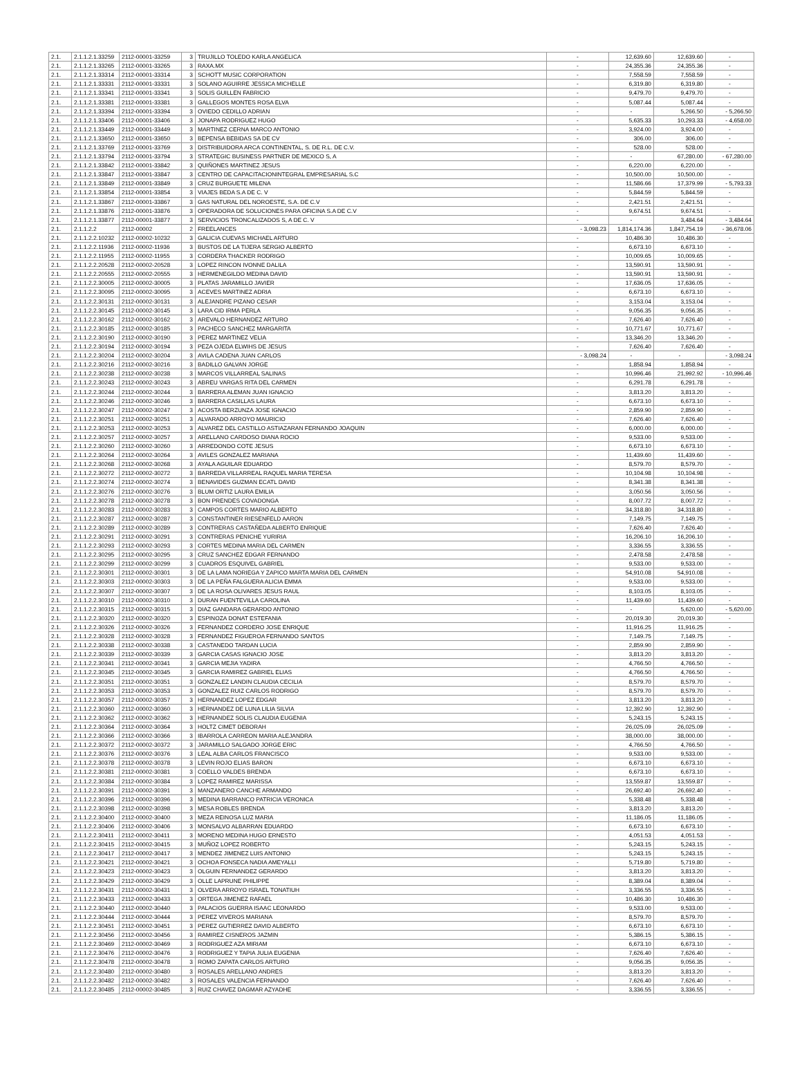| 2.1. | 2.1.1.2.1.33259 | 2112-00001-33259 | 3 | TRUJILLO TOLEDO KARLA ANGELICA | - | 12,639.60 | 12,639.60 | - |
| 2.1. | 2.1.1.2.1.33265 | 2112-00001-33265 | 3 | RAXA.MX | - | 24,355.36 | 24,355.36 | - |
| 2.1. | 2.1.1.2.1.33314 | 2112-00001-33314 | 3 | SCHOTT MUSIC CORPORATION | - | 7,558.59 | 7,558.59 | - |
| 2.1. | 2.1.1.2.1.33331 | 2112-00001-33331 | 3 | SOLANO AGUIRRE JESSICA MICHELLE | - | 6,319.80 | 6,319.80 | - |
| 2.1. | 2.1.1.2.1.33341 | 2112-00001-33341 | 3 | SOLIS GUILLEN FABRICIO | - | 9,479.70 | 9,479.70 | - |
| 2.1. | 2.1.1.2.1.33381 | 2112-00001-33381 | 3 | GALLEGOS MONTES ROSA ELVA | - | 5,087.44 | 5,087.44 | - |
| 2.1. | 2.1.1.2.1.33394 | 2112-00001-33394 | 3 | OVIEDO CEDILLO ADRIAN | - | - | 5,266.50 | - 5,266.50 |
| 2.1. | 2.1.1.2.1.33406 | 2112-00001-33406 | 3 | JONAPA RODRIGUEZ HUGO | - | 5,635.33 | 10,293.33 | - 4,658.00 |
| 2.1. | 2.1.1.2.1.33449 | 2112-00001-33449 | 3 | MARTINEZ CERNA MARCO ANTONIO | - | 3,924.00 | 3,924.00 | - |
| 2.1. | 2.1.1.2.1.33650 | 2112-00001-33650 | 3 | BEPENSA BEBIDAS SA DE CV | - | 306.00 | 306.00 | - |
| 2.1. | 2.1.1.2.1.33769 | 2112-00001-33769 | 3 | DISTRIBUIDORA ARCA CONTINENTAL, S. DE R.L. DE C.V. | - | 528.00 | 528.00 | - |
| 2.1. | 2.1.1.2.1.33794 | 2112-00001-33794 | 3 | STRATEGIC BUSINESS PARTNER DE MEXICO S, A | - | - | 67,280.00 | - 67,280.00 |
| 2.1. | 2.1.1.2.1.33842 | 2112-00001-33842 | 3 | QUIÑONES MARTINEZ JESUS | - | 6,220.00 | 6,220.00 | - |
| 2.1. | 2.1.1.2.1.33847 | 2112-00001-33847 | 3 | CENTRO DE CAPACITACIONINTEGRAL EMPRESARIAL S.C | - | 10,500.00 | 10,500.00 | - |
| 2.1. | 2.1.1.2.1.33849 | 2112-00001-33849 | 3 | CRUZ BURGUETE MILENA | - | 11,586.66 | 17,379.99 | - 5,793.33 |
| 2.1. | 2.1.1.2.1.33854 | 2112-00001-33854 | 3 | VIAJES BEDA S.A DE C. V | - | 5,844.59 | 5,844.59 | - |
| 2.1. | 2.1.1.2.1.33867 | 2112-00001-33867 | 3 | GAS NATURAL DEL NOROESTE, S.A. DE C.V | - | 2,421.51 | 2,421.51 | - |
| 2.1. | 2.1.1.2.1.33876 | 2112-00001-33876 | 3 | OPERADORA DE SOLUCIONES PARA OFICINA S.A DE C.V | - | 9,674.51 | 9,674.51 | - |
| 2.1. | 2.1.1.2.1.33877 | 2112-00001-33877 | 3 | SERVICIOS TRONCALIZADOS S, A DE C. V | - | - | 3,484.64 | - 3,484.64 |
| 2.1. | 2.1.1.2.2 | 2112-00002 | 2 | FREELANCES | - 3,098.23 | 1,814,174.36 | 1,847,754.19 | - 36,678.06 |
| 2.1. | 2.1.1.2.2.10232 | 2112-00002-10232 | 3 | GALICIA CUEVAS MICHAEL ARTURO | - | 10,486.30 | 10,486.30 | - |
| 2.1. | 2.1.1.2.2.11936 | 2112-00002-11936 | 3 | BUSTOS DE LA TIJERA SERGIO ALBERTO | - | 6,673.10 | 6,673.10 | - |
| 2.1. | 2.1.1.2.2.11955 | 2112-00002-11955 | 3 | CORDERA THACKER RODRIGO | - | 10,009.65 | 10,009.65 | - |
| 2.1. | 2.1.1.2.2.20528 | 2112-00002-20528 | 3 | LOPEZ RINCON IVONNE DALILA | - | 13,590.91 | 13,590.91 | - |
| 2.1. | 2.1.1.2.2.20555 | 2112-00002-20555 | 3 | HERMENEGILDO MEDINA DAVID | - | 13,590.91 | 13,590.91 | - |
| 2.1. | 2.1.1.2.2.30005 | 2112-00002-30005 | 3 | PLATAS JARAMILLO JAVIER | - | 17,636.05 | 17,636.05 | - |
| 2.1. | 2.1.1.2.2.30095 | 2112-00002-30095 | 3 | ACEVES MARTINEZ ADRIA | - | 6,673.10 | 6,673.10 | - |
| 2.1. | 2.1.1.2.2.30131 | 2112-00002-30131 | 3 | ALEJANDRE PIZANO CESAR | - | 3,153.04 | 3,153.04 | - |
| 2.1. | 2.1.1.2.2.30145 | 2112-00002-30145 | 3 | LARA CID IRMA PERLA | - | 9,056.35 | 9,056.35 | - |
| 2.1. | 2.1.1.2.2.30162 | 2112-00002-30162 | 3 | AREVALO HERNANDEZ ARTURO | - | 7,626.40 | 7,626.40 | - |
| 2.1. | 2.1.1.2.2.30185 | 2112-00002-30185 | 3 | PACHECO SANCHEZ MARGARITA | - | 10,771.67 | 10,771.67 | - |
| 2.1. | 2.1.1.2.2.30190 | 2112-00002-30190 | 3 | PEREZ MARTINEZ VELIA | - | 13,346.20 | 13,346.20 | - |
| 2.1. | 2.1.1.2.2.30194 | 2112-00002-30194 | 3 | PEZA OJEDA ELWIHS DE JESUS | - | 7,626.40 | 7,626.40 | - |
| 2.1. | 2.1.1.2.2.30204 | 2112-00002-30204 | 3 | AVILA CADENA JUAN CARLOS | - 3,098.24 | - | - | - 3,098.24 |
| 2.1. | 2.1.1.2.2.30216 | 2112-00002-30216 | 3 | BADILLO GALVAN JORGE | - | 1,858.94 | 1,858.94 | - |
| 2.1. | 2.1.1.2.2.30238 | 2112-00002-30238 | 3 | MARCOS VILLARREAL SALINAS | - | 10,996.46 | 21,992.92 | - 10,996.46 |
| 2.1. | 2.1.1.2.2.30243 | 2112-00002-30243 | 3 | ABREU VARGAS RITA DEL CARMEN | - | 6,291.78 | 6,291.78 | - |
| 2.1. | 2.1.1.2.2.30244 | 2112-00002-30244 | 3 | BARRERA ALEMAN JUAN IGNACIO | - | 3,813.20 | 3,813.20 | - |
| 2.1. | 2.1.1.2.2.30246 | 2112-00002-30246 | 3 | BARRERA CASILLAS LAURA | - | 6,673.10 | 6,673.10 | - |
| 2.1. | 2.1.1.2.2.30247 | 2112-00002-30247 | 3 | ACOSTA BERZUNZA JOSE IGNACIO | - | 2,859.90 | 2,859.90 | - |
| 2.1. | 2.1.1.2.2.30251 | 2112-00002-30251 | 3 | ALVARADO ARROYO MAURICIO | - | 7,626.40 | 7,626.40 | - |
| 2.1. | 2.1.1.2.2.30253 | 2112-00002-30253 | 3 | ALVAREZ DEL CASTILLO ASTIAZARAN FERNANDO JOAQUIN | - | 6,000.00 | 6,000.00 | - |
| 2.1. | 2.1.1.2.2.30257 | 2112-00002-30257 | 3 | ARELLANO CARDOSO DIANA ROCIO | - | 9,533.00 | 9,533.00 | - |
| 2.1. | 2.1.1.2.2.30260 | 2112-00002-30260 | 3 | ARREDONDO COTE JESUS | - | 6,673.10 | 6,673.10 | - |
| 2.1. | 2.1.1.2.2.30264 | 2112-00002-30264 | 3 | AVILES GONZALEZ MARIANA | - | 11,439.60 | 11,439.60 | - |
| 2.1. | 2.1.1.2.2.30268 | 2112-00002-30268 | 3 | AYALA AGUILAR EDUARDO | - | 8,579.70 | 8,579.70 | - |
| 2.1. | 2.1.1.2.2.30272 | 2112-00002-30272 | 3 | BARREDA VILLARREAL RAQUEL MARIA TERESA | - | 10,104.98 | 10,104.98 | - |
| 2.1. | 2.1.1.2.2.30274 | 2112-00002-30274 | 3 | BENAVIDES GUZMAN ECATL DAVID | - | 8,341.38 | 8,341.38 | - |
| 2.1. | 2.1.1.2.2.30276 | 2112-00002-30276 | 3 | BLUM ORTIZ LAURA EMILIA | - | 3,050.56 | 3,050.56 | - |
| 2.1. | 2.1.1.2.2.30278 | 2112-00002-30278 | 3 | BON PRENDES COVADONGA | - | 8,007.72 | 8,007.72 | - |
| 2.1. | 2.1.1.2.2.30283 | 2112-00002-30283 | 3 | CAMPOS CORTES MARIO ALBERTO | - | 34,318.80 | 34,318.80 | - |
| 2.1. | 2.1.1.2.2.30287 | 2112-00002-30287 | 3 | CONSTANTINER RIESENFELD AARON | - | 7,149.75 | 7,149.75 | - |
| 2.1. | 2.1.1.2.2.30289 | 2112-00002-30289 | 3 | CONTRERAS CASTAÑEDA ALBERTO ENRIQUE | - | 7,626.40 | 7,626.40 | - |
| 2.1. | 2.1.1.2.2.30291 | 2112-00002-30291 | 3 | CONTRERAS PENICHE YURIRIA | - | 16,206.10 | 16,206.10 | - |
| 2.1. | 2.1.1.2.2.30293 | 2112-00002-30293 | 3 | CORTES MEDINA MARIA DEL CARMEN | - | 3,336.55 | 3,336.55 | - |
| 2.1. | 2.1.1.2.2.30295 | 2112-00002-30295 | 3 | CRUZ SANCHEZ EDGAR FERNANDO | - | 2,478.58 | 2,478.58 | - |
| 2.1. | 2.1.1.2.2.30299 | 2112-00002-30299 | 3 | CUADROS ESQUIVEL GABRIEL | - | 9,533.00 | 9,533.00 | - |
| 2.1. | 2.1.1.2.2.30301 | 2112-00002-30301 | 3 | DE LA LAMA NORIEGA Y ZAPICO MARTA MARIA DEL CARMEN | - | 54,910.08 | 54,910.08 | - |
| 2.1. | 2.1.1.2.2.30303 | 2112-00002-30303 | 3 | DE LA PEÑA FALGUERA ALICIA EMMA | - | 9,533.00 | 9,533.00 | - |
| 2.1. | 2.1.1.2.2.30307 | 2112-00002-30307 | 3 | DE LA ROSA OLIVARES JESUS RAUL | - | 8,103.05 | 8,103.05 | - |
| 2.1. | 2.1.1.2.2.30310 | 2112-00002-30310 | 3 | DURAN FUENTEVILLA CAROLINA | - | 11,439.60 | 11,439.60 | - |
| 2.1. | 2.1.1.2.2.30315 | 2112-00002-30315 | 3 | DIAZ GANDARA GERARDO ANTONIO | - | - | 5,620.00 | - 5,620.00 |
| 2.1. | 2.1.1.2.2.30320 | 2112-00002-30320 | 3 | ESPINOZA DONAT ESTEFANIA | - | 20,019.30 | 20,019.30 | - |
| 2.1. | 2.1.1.2.2.30326 | 2112-00002-30326 | 3 | FERNANDEZ CORDERO JOSE ENRIQUE | - | 11,916.25 | 11,916.25 | - |
| 2.1. | 2.1.1.2.2.30328 | 2112-00002-30328 | 3 | FERNANDEZ FIGUEROA FERNANDO SANTOS | - | 7,149.75 | 7,149.75 | - |
| 2.1. | 2.1.1.2.2.30338 | 2112-00002-30338 | 3 | CASTANEDO TARDAN LUCIA | - | 2,859.90 | 2,859.90 | - |
| 2.1. | 2.1.1.2.2.30339 | 2112-00002-30339 | 3 | GARCIA CASAS IGNACIO JOSE | - | 3,813.20 | 3,813.20 | - |
| 2.1. | 2.1.1.2.2.30341 | 2112-00002-30341 | 3 | GARCIA MEJIA YADIRA | - | 4,766.50 | 4,766.50 | - |
| 2.1. | 2.1.1.2.2.30345 | 2112-00002-30345 | 3 | GARCIA RAMIREZ GABRIEL ELIAS | - | 4,766.50 | 4,766.50 | - |
| 2.1. | 2.1.1.2.2.30351 | 2112-00002-30351 | 3 | GONZALEZ LANDIN CLAUDIA CECILIA | - | 8,579.70 | 8,579.70 | - |
| 2.1. | 2.1.1.2.2.30353 | 2112-00002-30353 | 3 | GONZALEZ RUIZ CARLOS RODRIGO | - | 8,579.70 | 8,579.70 | - |
| 2.1. | 2.1.1.2.2.30357 | 2112-00002-30357 | 3 | HERNANDEZ LOPEZ EDGAR | - | 3,813.20 | 3,813.20 | - |
| 2.1. | 2.1.1.2.2.30360 | 2112-00002-30360 | 3 | HERNANDEZ DE LUNA LILIA SILVIA | - | 12,392.90 | 12,392.90 | - |
| 2.1. | 2.1.1.2.2.30362 | 2112-00002-30362 | 3 | HERNANDEZ SOLIS CLAUDIA EUGENIA | - | 5,243.15 | 5,243.15 | - |
| 2.1. | 2.1.1.2.2.30364 | 2112-00002-30364 | 3 | HOLTZ CIMET DEBORAH | - | 26,025.09 | 26,025.09 | - |
| 2.1. | 2.1.1.2.2.30366 | 2112-00002-30366 | 3 | IBARROLA CARREON MARIA ALEJANDRA | - | 38,000.00 | 38,000.00 | - |
| 2.1. | 2.1.1.2.2.30372 | 2112-00002-30372 | 3 | JARAMILLO SALGADO JORGE ERIC | - | 4,766.50 | 4,766.50 | - |
| 2.1. | 2.1.1.2.2.30376 | 2112-00002-30376 | 3 | LEAL ALBA CARLOS FRANCISCO | - | 9,533.00 | 9,533.00 | - |
| 2.1. | 2.1.1.2.2.30378 | 2112-00002-30378 | 3 | LEVIN ROJO ELIAS BARON | - | 6,673.10 | 6,673.10 | - |
| 2.1. | 2.1.1.2.2.30381 | 2112-00002-30381 | 3 | COELLO VALDES BRENDA | - | 6,673.10 | 6,673.10 | - |
| 2.1. | 2.1.1.2.2.30384 | 2112-00002-30384 | 3 | LOPEZ RAMIREZ MARISSA | - | 13,559.87 | 13,559.87 | - |
| 2.1. | 2.1.1.2.2.30391 | 2112-00002-30391 | 3 | MANZANERO CANCHE ARMANDO | - | 26,692.40 | 26,692.40 | - |
| 2.1. | 2.1.1.2.2.30396 | 2112-00002-30396 | 3 | MEDINA BARRANCO PATRICIA VERONICA | - | 5,338.48 | 5,338.48 | - |
| 2.1. | 2.1.1.2.2.30398 | 2112-00002-30398 | 3 | MESA ROBLES BRENDA | - | 3,813.20 | 3,813.20 | - |
| 2.1. | 2.1.1.2.2.30400 | 2112-00002-30400 | 3 | MEZA REINOSA LUZ MARIA | - | 11,186.05 | 11,186.05 | - |
| 2.1. | 2.1.1.2.2.30406 | 2112-00002-30406 | 3 | MONSALVO ALBARRAN EDUARDO | - | 6,673.10 | 6,673.10 | - |
| 2.1. | 2.1.1.2.2.30411 | 2112-00002-30411 | 3 | MORENO MEDINA HUGO ERNESTO | - | 4,051.53 | 4,051.53 | - |
| 2.1. | 2.1.1.2.2.30415 | 2112-00002-30415 | 3 | MUÑOZ LOPEZ ROBERTO | - | 5,243.15 | 5,243.15 | - |
| 2.1. | 2.1.1.2.2.30417 | 2112-00002-30417 | 3 | MENDEZ JIMENEZ LUIS ANTONIO | - | 5,243.15 | 5,243.15 | - |
| 2.1. | 2.1.1.2.2.30421 | 2112-00002-30421 | 3 | OCHOA FONSECA NADIA AMEYALLI | - | 5,719.80 | 5,719.80 | - |
| 2.1. | 2.1.1.2.2.30423 | 2112-00002-30423 | 3 | OLGUIN FERNANDEZ GERARDO | - | 3,813.20 | 3,813.20 | - |
| 2.1. | 2.1.1.2.2.30429 | 2112-00002-30429 | 3 | OLLE LAPRUNE PHILIPPE | - | 8,389.04 | 8,389.04 | - |
| 2.1. | 2.1.1.2.2.30431 | 2112-00002-30431 | 3 | OLVERA ARROYO ISRAEL TONATIUH | - | 3,336.55 | 3,336.55 | - |
| 2.1. | 2.1.1.2.2.30433 | 2112-00002-30433 | 3 | ORTEGA JIMENEZ RAFAEL | - | 10,486.30 | 10,486.30 | - |
| 2.1. | 2.1.1.2.2.30440 | 2112-00002-30440 | 3 | PALACIOS GUERRA ISAAC LEONARDO | - | 9,533.00 | 9,533.00 | - |
| 2.1. | 2.1.1.2.2.30444 | 2112-00002-30444 | 3 | PEREZ VIVEROS MARIANA | - | 8,579.70 | 8,579.70 | - |
| 2.1. | 2.1.1.2.2.30451 | 2112-00002-30451 | 3 | PEREZ GUTIERREZ DAVID ALBERTO | - | 6,673.10 | 6,673.10 | - |
| 2.1. | 2.1.1.2.2.30456 | 2112-00002-30456 | 3 | RAMIREZ CISNEROS JAZMIN | - | 5,386.15 | 5,386.15 | - |
| 2.1. | 2.1.1.2.2.30469 | 2112-00002-30469 | 3 | RODRIGUEZ AZA MIRIAM | - | 6,673.10 | 6,673.10 | - |
| 2.1. | 2.1.1.2.2.30476 | 2112-00002-30476 | 3 | RODRIGUEZ Y TAPIA JULIA EUGENIA | - | 7,626.40 | 7,626.40 | - |
| 2.1. | 2.1.1.2.2.30478 | 2112-00002-30478 | 3 | ROMO ZAPATA CARLOS ARTURO | - | 9,056.35 | 9,056.35 | - |
| 2.1. | 2.1.1.2.2.30480 | 2112-00002-30480 | 3 | ROSALES ARELLANO ANDRES | - | 3,813.20 | 3,813.20 | - |
| 2.1. | 2.1.1.2.2.30482 | 2112-00002-30482 | 3 | ROSALES VALENCIA FERNANDO | - | 7,626.40 | 7,626.40 | - |
| 2.1. | 2.1.1.2.2.30485 | 2112-00002-30485 | 3 | RUIZ CHAVEZ DAGMAR AZYADHE | - | 3,336.55 | 3,336.55 | - |